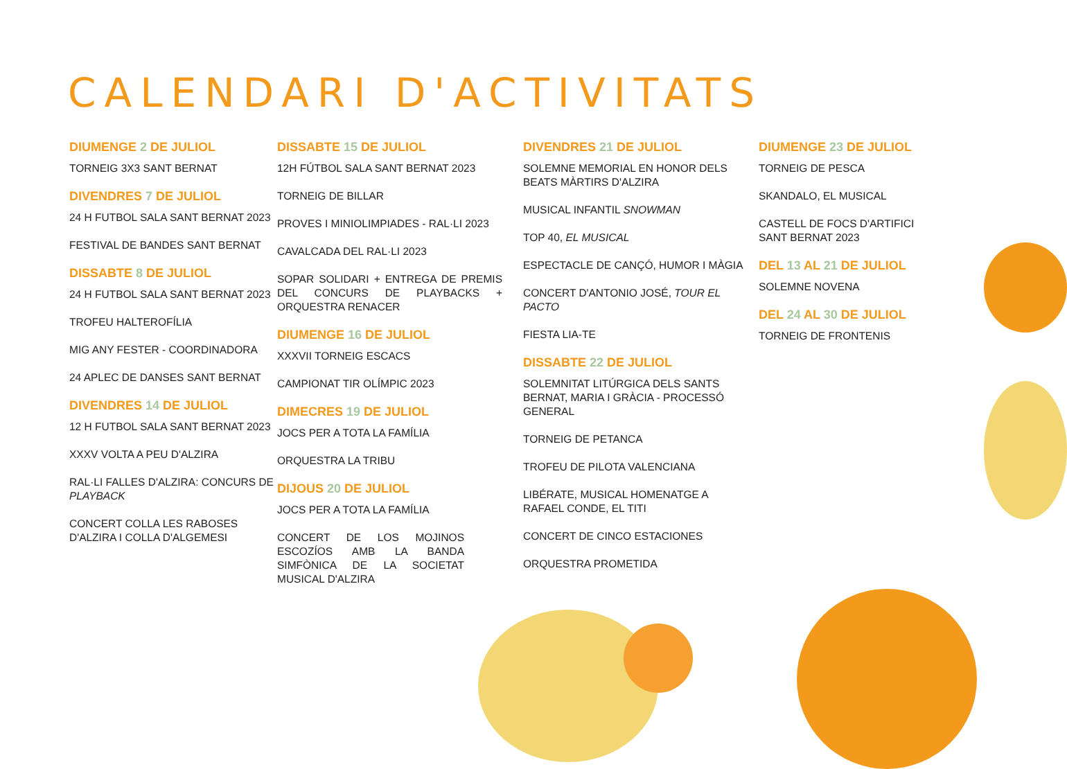CALENDARI D'ACTIVITATS
DIUMENGE 2 DE JULIOL
TORNEIG 3X3 SANT BERNAT
DIVENDRES 7 DE JULIOL
24 H FUTBOL SALA SANT BERNAT 2023
FESTIVAL DE BANDES SANT BERNAT
DISSABTE 8 DE JULIOL
24 H FUTBOL SALA SANT BERNAT 2023
TROFEU HALTEROFÍLIA
MIG ANY FESTER - COORDINADORA
24 APLEC DE DANSES SANT BERNAT
DIVENDRES 14 DE JULIOL
12 H FUTBOL SALA SANT BERNAT 2023
XXXV VOLTA A PEU D'ALZIRA
RAL·LI FALLES D'ALZIRA: CONCURS DE PLAYBACK
CONCERT COLLA LES RABOSES D'ALZIRA I COLLA D'ALGEMESI
DISSABTE 15 DE JULIOL
12H FÚTBOL SALA SANT BERNAT 2023
TORNEIG DE BILLAR
PROVES I MINIOLIMPIADES - RAL·LI 2023
CAVALCADA DEL RAL·LI 2023
SOPAR SOLIDARI + ENTREGA DE PREMIS DEL CONCURS DE PLAYBACKS + ORQUESTRA RENACER
DIUMENGE 16 DE JULIOL
XXXVII TORNEIG ESCACS
CAMPIONAT TIR OLÍMPIC 2023
DIMECRES 19 DE JULIOL
JOCS PER A TOTA LA FAMÍLIA
ORQUESTRA LA TRIBU
DIJOUS 20 DE JULIOL
JOCS PER A TOTA LA FAMÍLIA
CONCERT DE LOS MOJINOS ESCOZÍOS AMB LA BANDA SIMFÒNICA DE LA SOCIETAT MUSICAL D'ALZIRA
DIVENDRES 21 DE JULIOL
SOLEMNE MEMORIAL EN HONOR DELS BEATS MÀRTIRS D'ALZIRA
MUSICAL INFANTIL SNOWMAN
TOP 40, EL MUSICAL
ESPECTACLE DE CANÇÓ, HUMOR I MÀGIA
CONCERT D'ANTONIO JOSÉ, TOUR EL PACTO
FIESTA LIA-TE
DISSABTE 22 DE JULIOL
SOLEMNITAT LITÚRGICA DELS SANTS BERNAT, MARIA I GRÀCIA - PROCESSÓ GENERAL
TORNEIG DE PETANCA
TROFEU DE PILOTA VALENCIANA
LIBÉRATE, MUSICAL HOMENATGE A RAFAEL CONDE, EL TITI
CONCERT DE CINCO ESTACIONES
ORQUESTRA PROMETIDA
DIUMENGE 23 DE JULIOL
TORNEIG DE PESCA
SKANDALO, EL MUSICAL
CASTELL DE FOCS D'ARTIFICI SANT BERNAT 2023
DEL 13 AL 21 DE JULIOL
SOLEMNE NOVENA
DEL 24 AL 30 DE JULIOL
TORNEIG DE FRONTENIS